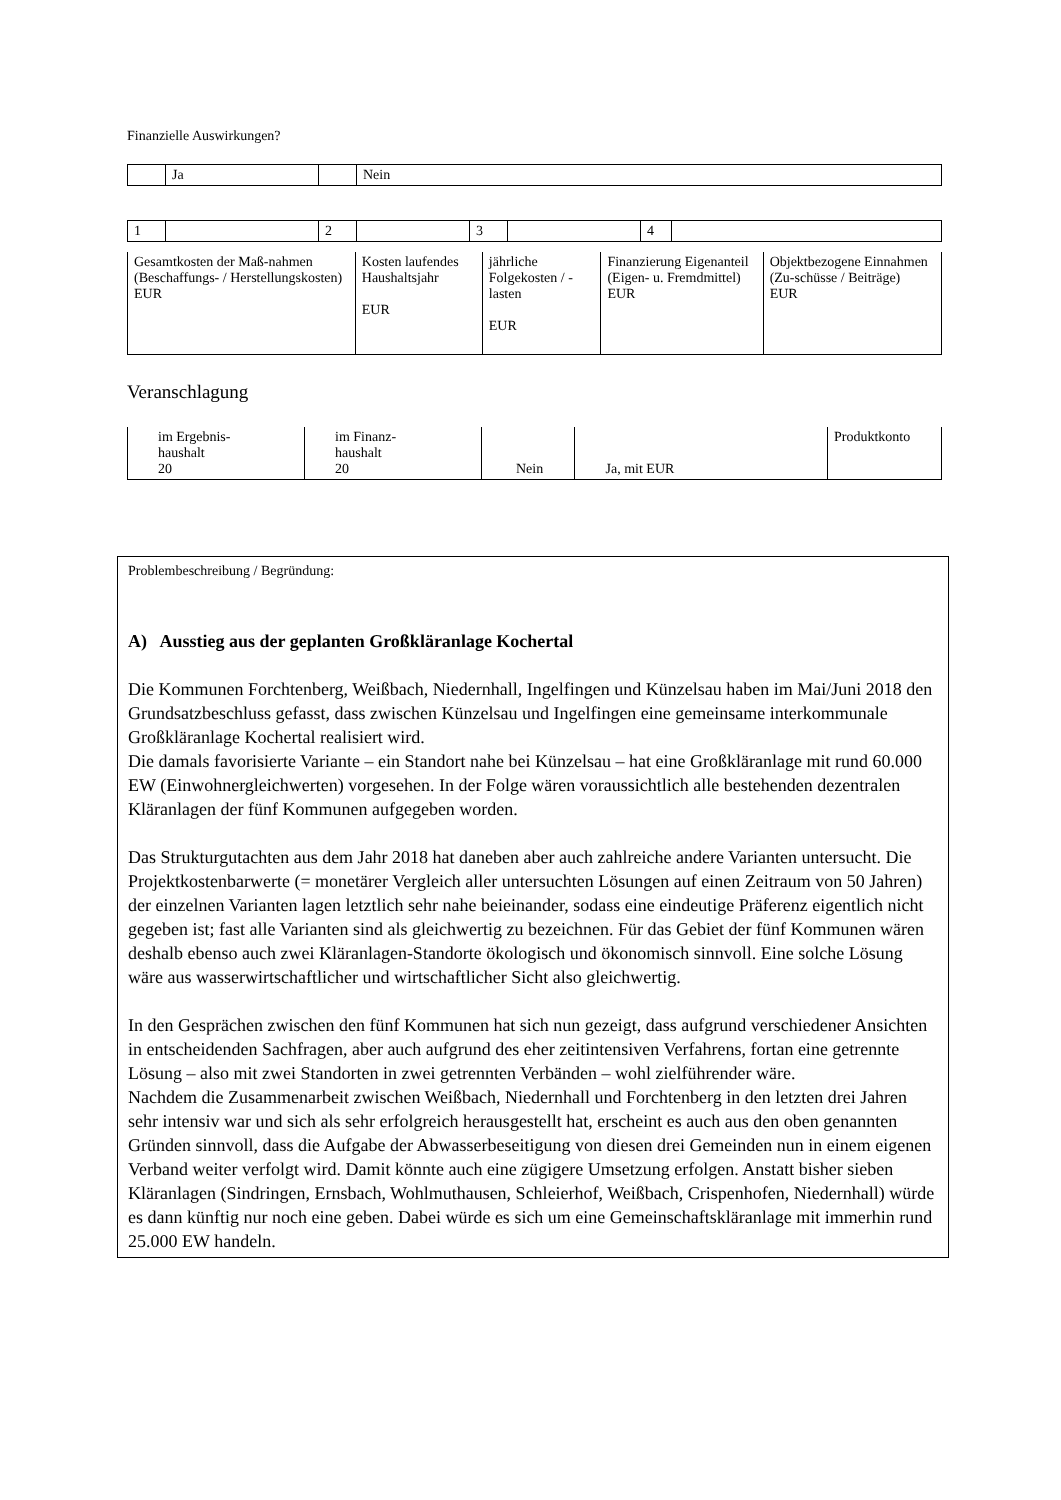Finanzielle Auswirkungen?
| | Ja | | Nein |
| 1 | | 2 | | 3 | | 4 | |
| Gesamtkosten der Maß-nahmen (Beschaffungs- / Herstellungskosten) EUR | Kosten laufendes Haushaltsjahr EUR | jährliche Folgekosten / -lasten EUR | Finanzierung Eigenanteil (Eigen- u. Fremdmittel) EUR | Objektbezogene Einnahmen (Zu-schüsse / Beiträge) EUR |
Veranschlagung
| im Ergebnis- haushalt 20 | im Finanz- haushalt 20 | Nein | Ja, mit EUR | Produktkonto |
Problembeschreibung / Begründung:
A) Ausstieg aus der geplanten Großkläranlage Kochertal
Die Kommunen Forchtenberg, Weißbach, Niedernhall, Ingelfingen und Künzelsau haben im Mai/Juni 2018 den Grundsatzbeschluss gefasst, dass zwischen Künzelsau und Ingelfingen eine gemeinsame interkommunale Großkläranlage Kochertal realisiert wird.
Die damals favorisierte Variante – ein Standort nahe bei Künzelsau – hat eine Großkläranlage mit rund 60.000 EW (Einwohnergleichwerten) vorgesehen. In der Folge wären voraussichtlich alle bestehenden dezentralen Kläranlagen der fünf Kommunen aufgegeben worden.
Das Strukturgutachten aus dem Jahr 2018 hat daneben aber auch zahlreiche andere Varianten untersucht. Die Projektkostenbarwerte (= monetärer Vergleich aller untersuchten Lösungen auf einen Zeitraum von 50 Jahren) der einzelnen Varianten lagen letztlich sehr nahe beieinander, sodass eine eindeutige Präferenz eigentlich nicht gegeben ist; fast alle Varianten sind als gleichwertig zu bezeichnen. Für das Gebiet der fünf Kommunen wären deshalb ebenso auch zwei Kläranlagen-Standorte ökologisch und ökonomisch sinnvoll. Eine solche Lösung wäre aus wasserwirtschaftlicher und wirtschaftlicher Sicht also gleichwertig.
In den Gesprächen zwischen den fünf Kommunen hat sich nun gezeigt, dass aufgrund verschiedener Ansichten in entscheidenden Sachfragen, aber auch aufgrund des eher zeitintensiven Verfahrens, fortan eine getrennte Lösung – also mit zwei Standorten in zwei getrennten Verbänden – wohl zielführender wäre.
Nachdem die Zusammenarbeit zwischen Weißbach, Niedernhall und Forchtenberg in den letzten drei Jahren sehr intensiv war und sich als sehr erfolgreich herausgestellt hat, erscheint es auch aus den oben genannten Gründen sinnvoll, dass die Aufgabe der Abwasserbeseitigung von diesen drei Gemeinden nun in einem eigenen Verband weiter verfolgt wird. Damit könnte auch eine zügigere Umsetzung erfolgen. Anstatt bisher sieben Kläranlagen (Sindringen, Ernsbach, Wohlmuthausen, Schleierhof, Weißbach, Crispenhofen, Niedernhall) würde es dann künftig nur noch eine geben. Dabei würde es sich um eine Gemeinschaftskläranlage mit immerhin rund 25.000 EW handeln.